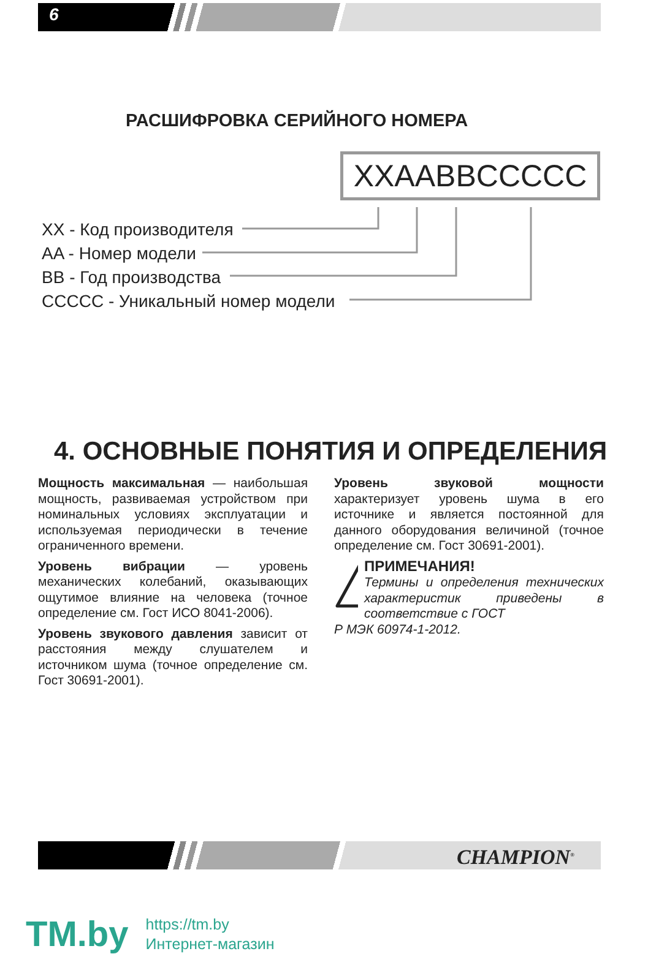6
РАСШИФРОВКА СЕРИЙНОГО НОМЕРА
XXAABBCCCCC
XX - Код производителя
AA - Номер модели
BB - Год производства
CCCCC - Уникальный номер модели
4. ОСНОВНЫЕ ПОНЯТИЯ И ОПРЕДЕЛЕНИЯ
Мощность максимальная — наибольшая мощность, развиваемая устройством при номинальных условиях эксплуатации и используемая периодически в течение ограниченного времени.
Уровень вибрации — уровень механических колебаний, оказывающих ощутимое влияние на человека (точное определение см. Гост ИСО 8041-2006).
Уровень звукового давления зависит от расстояния между слушателем и источником шума (точное определение см. Гост 30691-2001).
Уровень звуковой мощности характеризует уровень шума в его источнике и является постоянной для данного оборудования величиной (точное определение см. Гост 30691-2001).
ПРИМЕЧАНИЯ!
Термины и определения технических характеристик приведены в соответствие с ГОСТ
Р МЭК 60974-1-2012.
CHAMPION<sup>®</sup>
TM.by
https://tm.by
Интернет-магазин